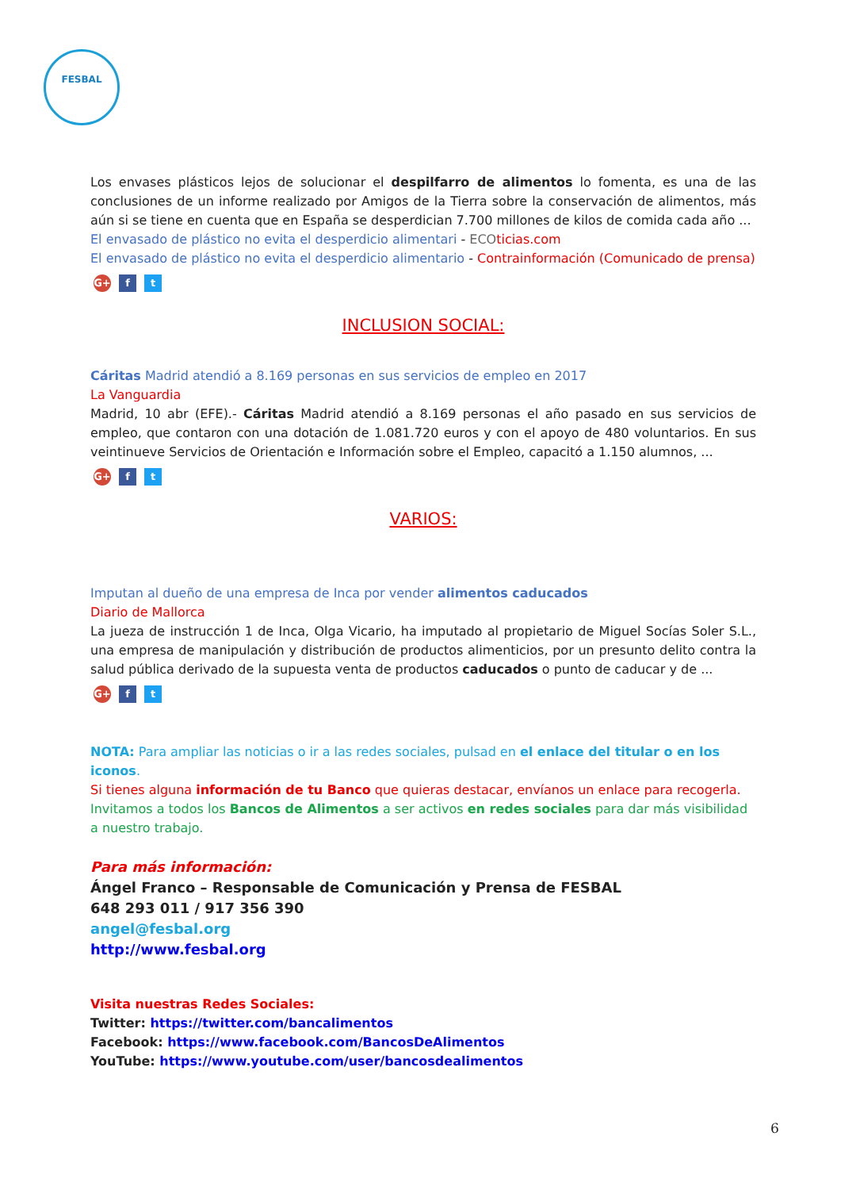FESBAL
Los envases plásticos lejos de solucionar el despilfarro de alimentos lo fomenta, es una de las conclusiones de un informe realizado por Amigos de la Tierra sobre la conservación de alimentos, más aún si se tiene en cuenta que en España se desperdician 7.700 millones de kilos de comida cada año ...
El envasado de plástico no evita el desperdicio alimentari - ECO ticias.com
El envasado de plástico no evita el desperdicio alimentario - Contrainformación (Comunicado de prensa)
G+ f t
INCLUSION SOCIAL:
Cáritas Madrid atendió a 8.169 personas en sus servicios de empleo en 2017
La Vanguardia
Madrid, 10 abr (EFE).- Cáritas Madrid atendió a 8.169 personas el año pasado en sus servicios de empleo, que contaron con una dotación de 1.081.720 euros y con el apoyo de 480 voluntarios. En sus veintinueve Servicios de Orientación e Información sobre el Empleo, capacitó a 1.150 alumnos, ...
G+ f t
VARIOS:
Imputan al dueño de una empresa de Inca por vender alimentos caducados
Diario de Mallorca
La jueza de instrucción 1 de Inca, Olga Vicario, ha imputado al propietario de Miguel Socías Soler S.L., una empresa de manipulación y distribución de productos alimenticios, por un presunto delito contra la salud pública derivado de la supuesta venta de productos caducados o punto de caducar y de ...
G+ f t
NOTA: Para ampliar las noticias o ir a las redes sociales, pulsad en el enlace del titular o en los iconos.
Si tienes alguna información de tu Banco que quieras destacar, envíanos un enlace para recogerla.
Invitamos a todos los Bancos de Alimentos a ser activos en redes sociales para dar más visibilidad a nuestro trabajo.
Para más información:
Ángel Franco – Responsable de Comunicación y Prensa de FESBAL
648 293 011 / 917 356 390
angel@fesbal.org
http://www.fesbal.org
Visita nuestras Redes Sociales:
Twitter: https://twitter.com/bancalimentos
Facebook: https://www.facebook.com/BancosDeAlimentos
YouTube: https://www.youtube.com/user/bancosdealimentos
6